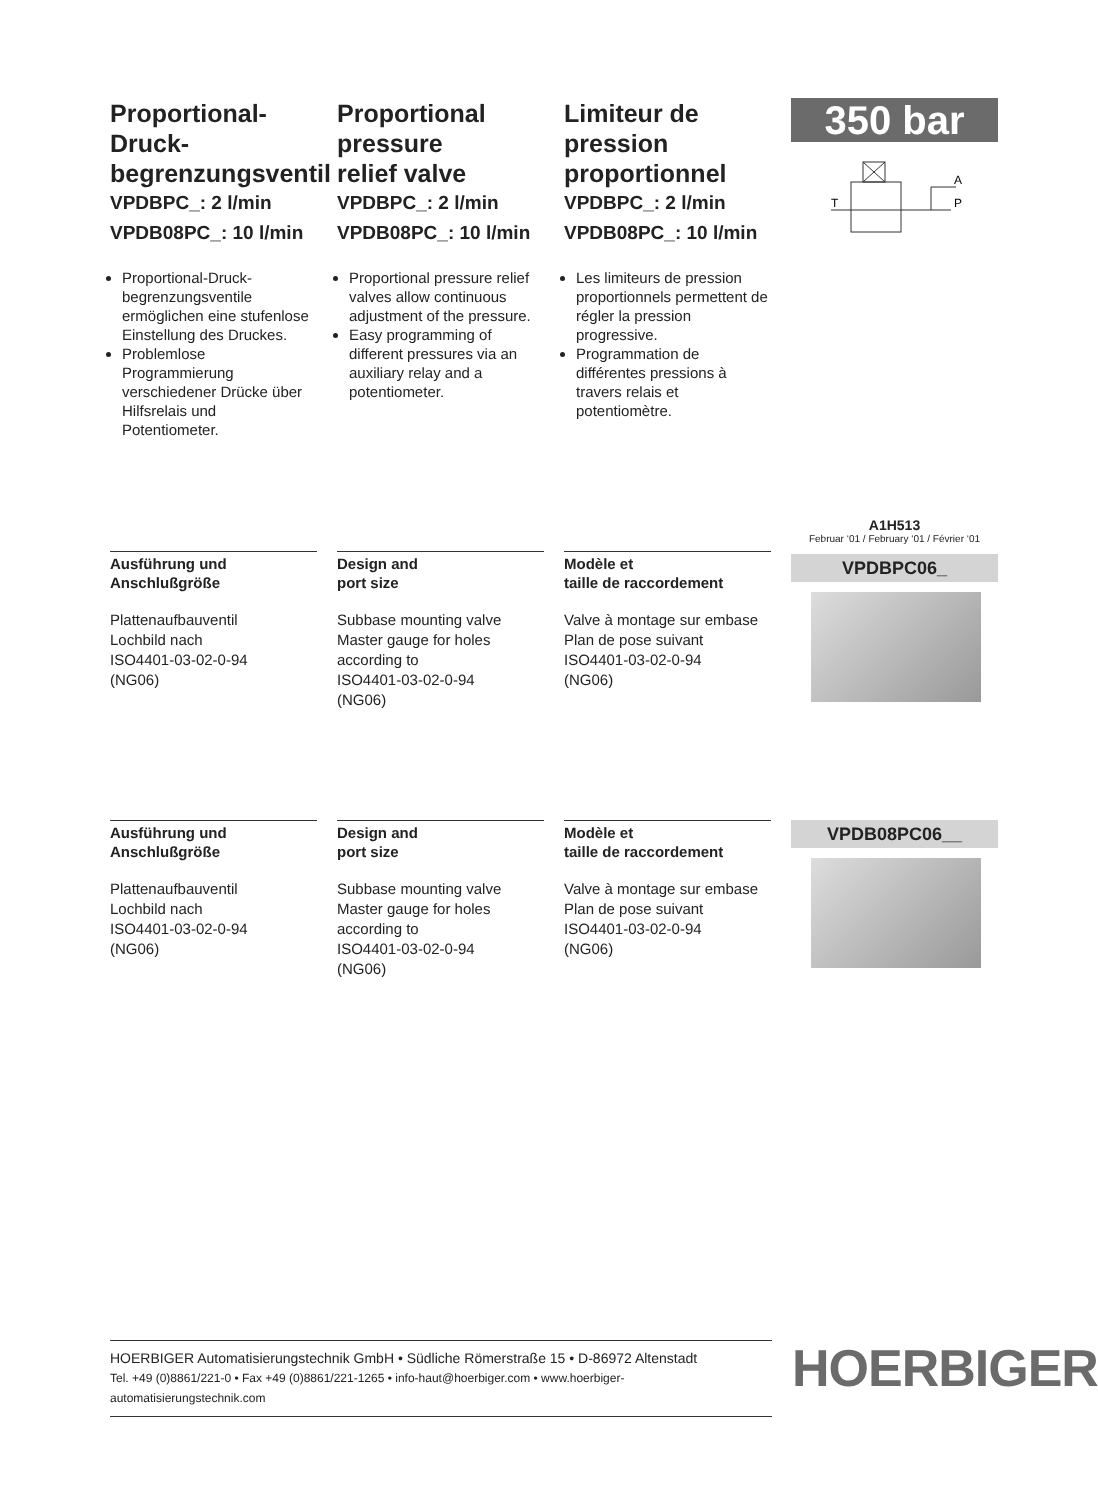Proportional-
Druck-
begrenzungsventil
VPDBPC_: 2 l/min
VPDB08PC_: 10 l/min
Proportional-Druck­begrenzungsventile ermöglichen eine stufenlose Einstellung des Druckes.
Problemlose Programmierung verschiedener Drücke über Hilfsrelais und Potentiometer.
Proportional
pressure
relief valve
VPDBPC_: 2 l/min
VPDB08PC_: 10 l/min
Proportional pressure relief valves allow continuous adjustment of the pressure.
Easy programming of different pressures via an auxiliary relay and a potentiometer.
Limiteur de
pression
proportionnel
VPDBPC_: 2 l/min
VPDB08PC_: 10 l/min
Les limiteurs de pression proportionnels permettent de régler la pression progressive.
Programmation de différentes pressions à travers relais et potentiomètre.
350 bar
T
P
A
Ausführung und
Anschlußgröße
Plattenaufbauventil
Lochbild nach
ISO4401-03-02-0-94
(NG06)
Design and
port size
Subbase mounting valve
Master gauge for holes according to
ISO4401-03-02-0-94
(NG06)
Modèle et
taille de raccordement
Valve à montage sur embase
Plan de pose suivant
ISO4401-03-02-0-94
(NG06)
A1H513
Februar ‘01 / February ‘01 / Février ‘01
VPDBPC06_
Ausführung und
Anschlußgröße
Plattenaufbauventil
Lochbild nach
ISO4401-03-02-0-94
(NG06)
Design and
port size
Subbase mounting valve
Master gauge for holes according to
ISO4401-03-02-0-94
(NG06)
Modèle et
taille de raccordement
Valve à montage sur embase
Plan de pose suivant
ISO4401-03-02-0-94
(NG06)
VPDB08PC06__
HOERBIGER Automatisierungstechnik GmbH • Südliche Römerstraße 15 • D-86972 Altenstadt
Tel. +49 (0)8861/221-0 • Fax +49 (0)8861/221-1265 • info-haut@hoerbiger.com • www.hoerbiger-automatisierungstechnik.com
HOERBIGER